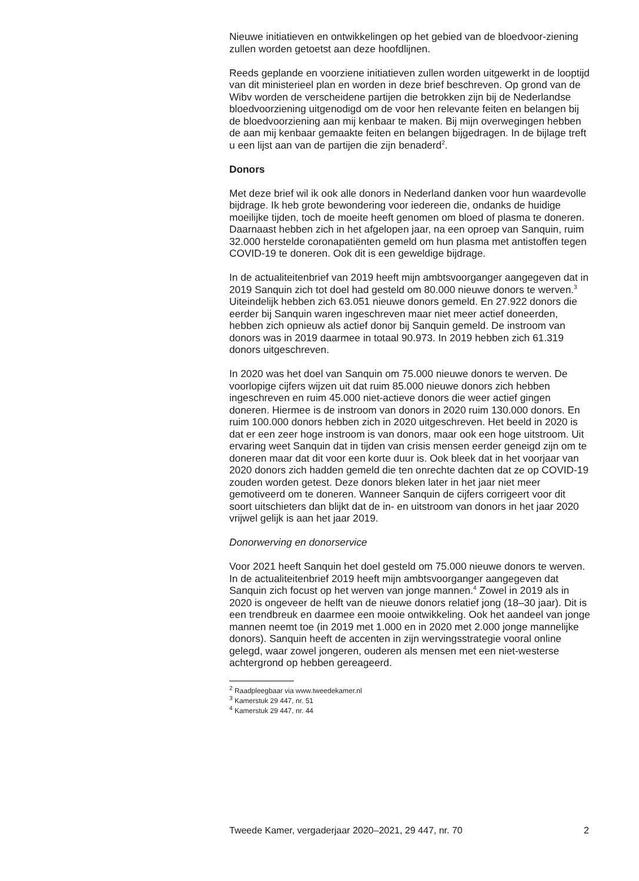Nieuwe initiatieven en ontwikkelingen op het gebied van de bloedvoor-ziening zullen worden getoetst aan deze hoofdlijnen.
Reeds geplande en voorziene initiatieven zullen worden uitgewerkt in de looptijd van dit ministerieel plan en worden in deze brief beschreven. Op grond van de Wibv worden de verscheidene partijen die betrokken zijn bij de Nederlandse bloedvoorziening uitgenodigd om de voor hen relevante feiten en belangen bij de bloedvoorziening aan mij kenbaar te maken. Bij mijn overwegingen hebben de aan mij kenbaar gemaakte feiten en belangen bijgedragen. In de bijlage treft u een lijst aan van de partijen die zijn benaderd<sup>2</sup>.
Donors
Met deze brief wil ik ook alle donors in Nederland danken voor hun waardevolle bijdrage. Ik heb grote bewondering voor iedereen die, ondanks de huidige moeilijke tijden, toch de moeite heeft genomen om bloed of plasma te doneren. Daarnaast hebben zich in het afgelopen jaar, na een oproep van Sanquin, ruim 32.000 herstelde coronapatiënten gemeld om hun plasma met antistoffen tegen COVID-19 te doneren. Ook dit is een geweldige bijdrage.
In de actualiteitenbrief van 2019 heeft mijn ambtsvoorganger aangegeven dat in 2019 Sanquin zich tot doel had gesteld om 80.000 nieuwe donors te werven.<sup>3</sup> Uiteindelijk hebben zich 63.051 nieuwe donors gemeld. En 27.922 donors die eerder bij Sanquin waren ingeschreven maar niet meer actief doneerden, hebben zich opnieuw als actief donor bij Sanquin gemeld. De instroom van donors was in 2019 daarmee in totaal 90.973. In 2019 hebben zich 61.319 donors uitgeschreven.
In 2020 was het doel van Sanquin om 75.000 nieuwe donors te werven. De voorlopige cijfers wijzen uit dat ruim 85.000 nieuwe donors zich hebben ingeschreven en ruim 45.000 niet-actieve donors die weer actief gingen doneren. Hiermee is de instroom van donors in 2020 ruim 130.000 donors. En ruim 100.000 donors hebben zich in 2020 uitgeschreven. Het beeld in 2020 is dat er een zeer hoge instroom is van donors, maar ook een hoge uitstroom. Uit ervaring weet Sanquin dat in tijden van crisis mensen eerder geneigd zijn om te doneren maar dat dit voor een korte duur is. Ook bleek dat in het voorjaar van 2020 donors zich hadden gemeld die ten onrechte dachten dat ze op COVID-19 zouden worden getest. Deze donors bleken later in het jaar niet meer gemotiveerd om te doneren. Wanneer Sanquin de cijfers corrigeert voor dit soort uitschieters dan blijkt dat de in- en uitstroom van donors in het jaar 2020 vrijwel gelijk is aan het jaar 2019.
Donorwerving en donorservice
Voor 2021 heeft Sanquin het doel gesteld om 75.000 nieuwe donors te werven. In de actualiteitenbrief 2019 heeft mijn ambtsvoorganger aangegeven dat Sanquin zich focust op het werven van jonge mannen.<sup>4</sup> Zowel in 2019 als in 2020 is ongeveer de helft van de nieuwe donors relatief jong (18–30 jaar). Dit is een trendbreuk en daarmee een mooie ontwikkeling. Ook het aandeel van jonge mannen neemt toe (in 2019 met 1.000 en in 2020 met 2.000 jonge mannelijke donors). Sanquin heeft de accenten in zijn wervingsstrategie vooral online gelegd, waar zowel jongeren, ouderen als mensen met een niet-westerse achtergrond op hebben gereageerd.
<sup>2</sup> Raadpleegbaar via www.tweedekamer.nl
<sup>3</sup> Kamerstuk 29 447, nr. 51
<sup>4</sup> Kamerstuk 29 447, nr. 44
Tweede Kamer, vergaderjaar 2020–2021, 29 447, nr. 70 2